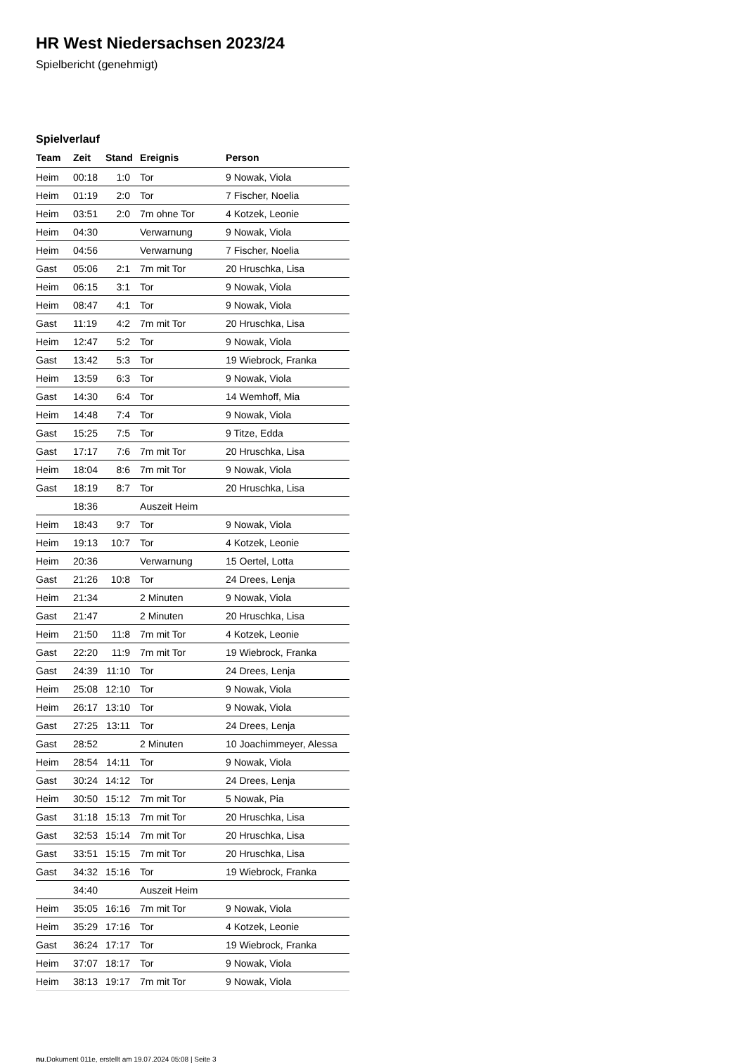HR West Niedersachsen 2023/24
Spielbericht (genehmigt)
Spielverlauf
| Team | Zeit | Stand | Ereignis | Person |
| --- | --- | --- | --- | --- |
| Heim | 00:18 | 1:0 | Tor | 9 Nowak, Viola |
| Heim | 01:19 | 2:0 | Tor | 7 Fischer, Noelia |
| Heim | 03:51 | 2:0 | 7m ohne Tor | 4 Kotzek, Leonie |
| Heim | 04:30 | | Verwarnung | 9 Nowak, Viola |
| Heim | 04:56 | | Verwarnung | 7 Fischer, Noelia |
| Gast | 05:06 | 2:1 | 7m mit Tor | 20 Hruschka, Lisa |
| Heim | 06:15 | 3:1 | Tor | 9 Nowak, Viola |
| Heim | 08:47 | 4:1 | Tor | 9 Nowak, Viola |
| Gast | 11:19 | 4:2 | 7m mit Tor | 20 Hruschka, Lisa |
| Heim | 12:47 | 5:2 | Tor | 9 Nowak, Viola |
| Gast | 13:42 | 5:3 | Tor | 19 Wiebrock, Franka |
| Heim | 13:59 | 6:3 | Tor | 9 Nowak, Viola |
| Gast | 14:30 | 6:4 | Tor | 14 Wemhoff, Mia |
| Heim | 14:48 | 7:4 | Tor | 9 Nowak, Viola |
| Gast | 15:25 | 7:5 | Tor | 9 Titze, Edda |
| Gast | 17:17 | 7:6 | 7m mit Tor | 20 Hruschka, Lisa |
| Heim | 18:04 | 8:6 | 7m mit Tor | 9 Nowak, Viola |
| Gast | 18:19 | 8:7 | Tor | 20 Hruschka, Lisa |
| | 18:36 | | Auszeit Heim | |
| Heim | 18:43 | 9:7 | Tor | 9 Nowak, Viola |
| Heim | 19:13 | 10:7 | Tor | 4 Kotzek, Leonie |
| Heim | 20:36 | | Verwarnung | 15 Oertel, Lotta |
| Gast | 21:26 | 10:8 | Tor | 24 Drees, Lenja |
| Heim | 21:34 | | 2 Minuten | 9 Nowak, Viola |
| Gast | 21:47 | | 2 Minuten | 20 Hruschka, Lisa |
| Heim | 21:50 | 11:8 | 7m mit Tor | 4 Kotzek, Leonie |
| Gast | 22:20 | 11:9 | 7m mit Tor | 19 Wiebrock, Franka |
| Gast | 24:39 | 11:10 | Tor | 24 Drees, Lenja |
| Heim | 25:08 | 12:10 | Tor | 9 Nowak, Viola |
| Heim | 26:17 | 13:10 | Tor | 9 Nowak, Viola |
| Gast | 27:25 | 13:11 | Tor | 24 Drees, Lenja |
| Gast | 28:52 | | 2 Minuten | 10 Joachimmeyer, Alessa |
| Heim | 28:54 | 14:11 | Tor | 9 Nowak, Viola |
| Gast | 30:24 | 14:12 | Tor | 24 Drees, Lenja |
| Heim | 30:50 | 15:12 | 7m mit Tor | 5 Nowak, Pia |
| Gast | 31:18 | 15:13 | 7m mit Tor | 20 Hruschka, Lisa |
| Gast | 32:53 | 15:14 | 7m mit Tor | 20 Hruschka, Lisa |
| Gast | 33:51 | 15:15 | 7m mit Tor | 20 Hruschka, Lisa |
| Gast | 34:32 | 15:16 | Tor | 19 Wiebrock, Franka |
| | 34:40 | | Auszeit Heim | |
| Heim | 35:05 | 16:16 | 7m mit Tor | 9 Nowak, Viola |
| Heim | 35:29 | 17:16 | Tor | 4 Kotzek, Leonie |
| Gast | 36:24 | 17:17 | Tor | 19 Wiebrock, Franka |
| Heim | 37:07 | 18:17 | Tor | 9 Nowak, Viola |
| Heim | 38:13 | 19:17 | 7m mit Tor | 9 Nowak, Viola |
nu.Dokument 011e, erstellt am 19.07.2024 05:08 | Seite 3